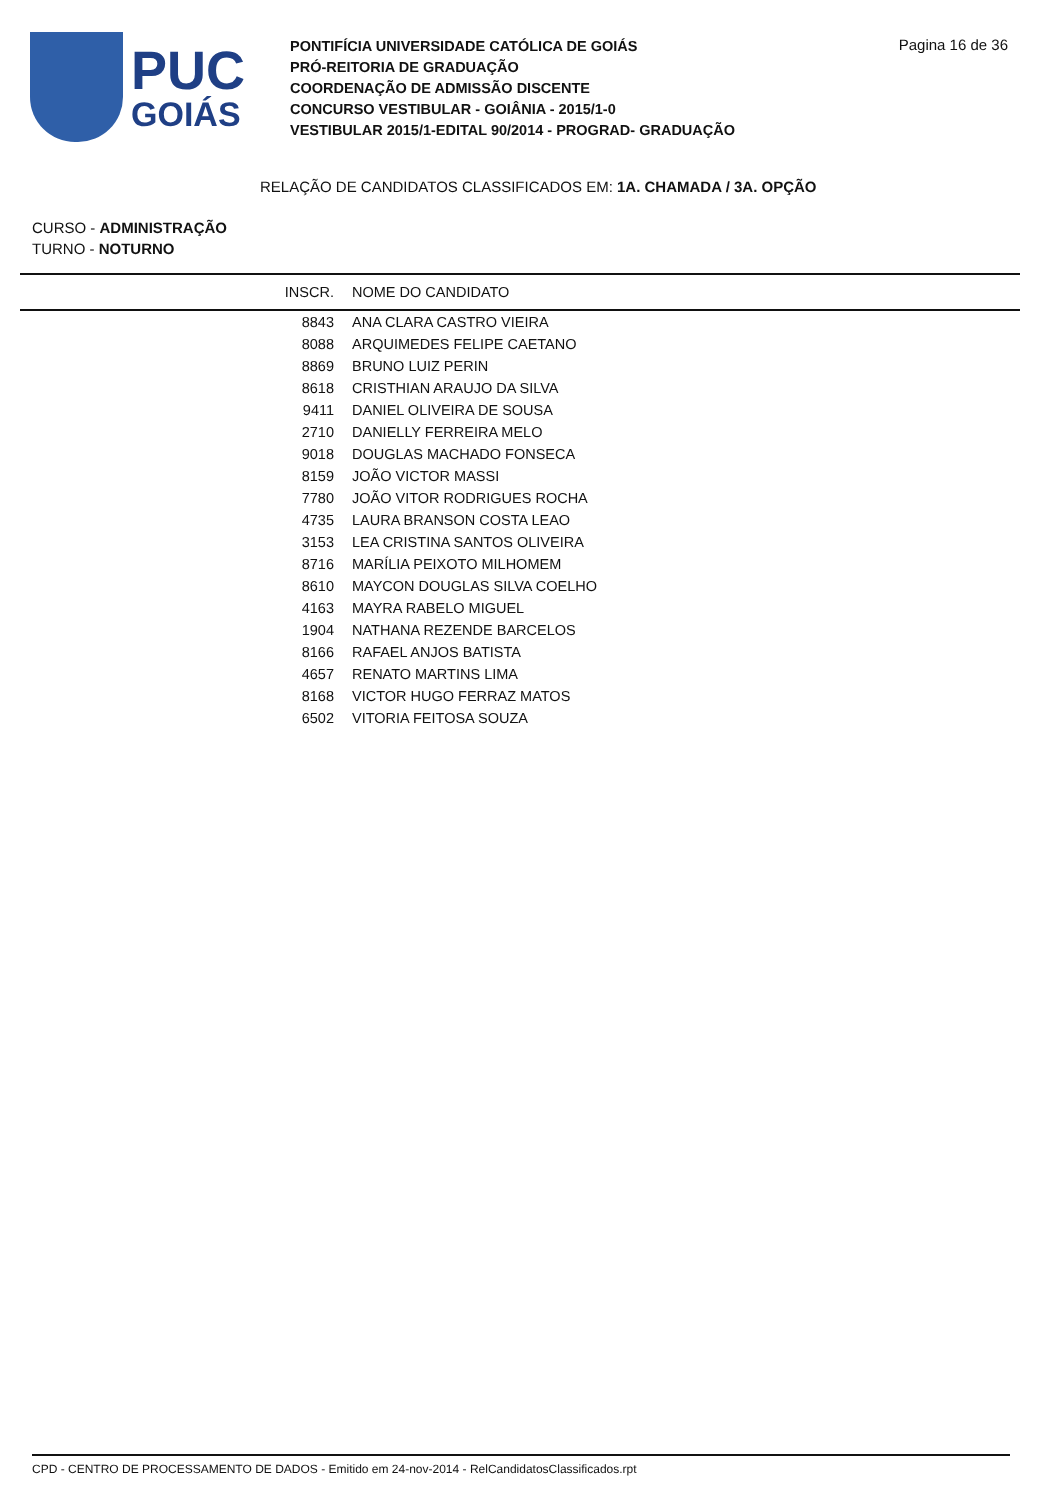PUC
GOIÁS
PONTIFÍCIA UNIVERSIDADE CATÓLICA DE GOIÁS
PRÓ-REITORIA DE GRADUAÇÃO
COORDENAÇÃO DE ADMISSÃO DISCENTE
CONCURSO VESTIBULAR - GOIÂNIA - 2015/1-0
VESTIBULAR 2015/1-EDITAL 90/2014 - PROGRAD- GRADUAÇÃO
Pagina 16 de 36
RELAÇÃO DE CANDIDATOS CLASSIFICADOS EM: 1A. CHAMADA / 3A. OPÇÃO
CURSO - ADMINISTRAÇÃO
TURNO - NOTURNO
| INSCR. | NOME DO CANDIDATO |
| --- | --- |
| 8843 | ANA CLARA CASTRO VIEIRA |
| 8088 | ARQUIMEDES FELIPE CAETANO |
| 8869 | BRUNO LUIZ PERIN |
| 8618 | CRISTHIAN ARAUJO DA SILVA |
| 9411 | DANIEL OLIVEIRA DE SOUSA |
| 2710 | DANIELLY FERREIRA MELO |
| 9018 | DOUGLAS MACHADO FONSECA |
| 8159 | JOÃO VICTOR MASSI |
| 7780 | JOÃO VITOR RODRIGUES ROCHA |
| 4735 | LAURA BRANSON COSTA LEAO |
| 3153 | LEA CRISTINA SANTOS OLIVEIRA |
| 8716 | MARÍLIA PEIXOTO MILHOMEM |
| 8610 | MAYCON DOUGLAS SILVA COELHO |
| 4163 | MAYRA RABELO MIGUEL |
| 1904 | NATHANA REZENDE BARCELOS |
| 8166 | RAFAEL ANJOS BATISTA |
| 4657 | RENATO MARTINS LIMA |
| 8168 | VICTOR HUGO FERRAZ MATOS |
| 6502 | VITORIA FEITOSA SOUZA |
CPD - CENTRO DE PROCESSAMENTO DE DADOS - Emitido em 24-nov-2014 - RelCandidatosClassificados.rpt